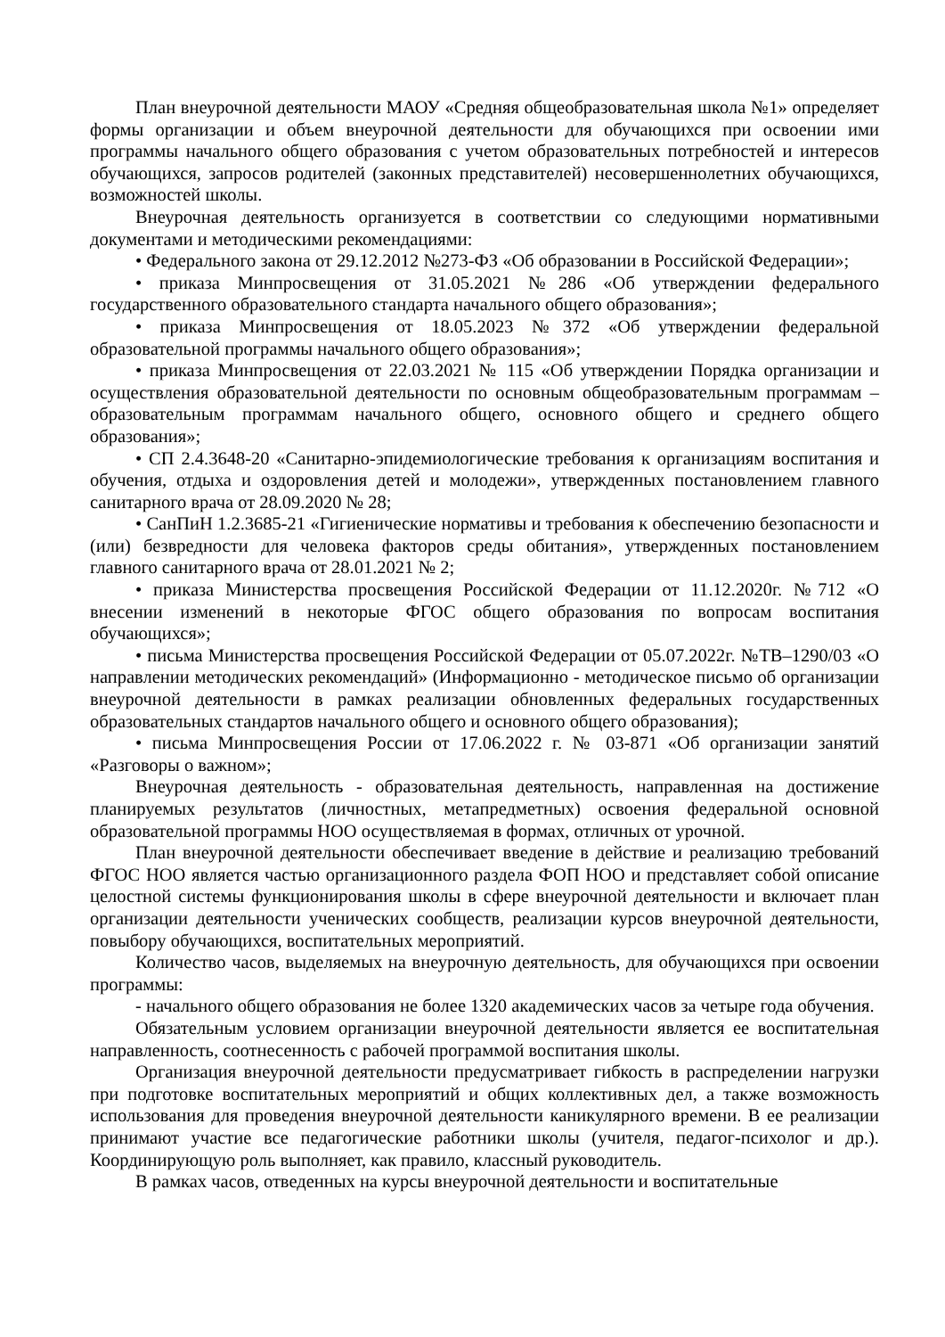План внеурочной деятельности МАОУ «Средняя общеобразовательная школа №1» определяет формы организации и объем внеурочной деятельности для обучающихся при освоении ими программы начального общего образования с учетом образовательных потребностей и интересов обучающихся, запросов родителей (законных представителей) несовершеннолетних обучающихся, возможностей школы.
Внеурочная деятельность организуется в соответствии со следующими нормативными документами и методическими рекомендациями:
• Федерального закона от 29.12.2012 №273-ФЗ «Об образовании в Российской Федерации»;
• приказа Минпросвещения от 31.05.2021 №286 «Об утверждении федерального государственного образовательного стандарта начального общего образования»;
• приказа Минпросвещения от 18.05.2023 №372 «Об утверждении федеральной образовательной программы начального общего образования»;
• приказа Минпросвещения от 22.03.2021 № 115 «Об утверждении Порядка организации и осуществления образовательной деятельности по основным общеобразовательным программам – образовательным программам начального общего, основного общего и среднего общего образования»;
• СП 2.4.3648-20 «Санитарно-эпидемиологические требования к организациям воспитания и обучения, отдыха и оздоровления детей и молодежи», утвержденных постановлением главного санитарного врача от 28.09.2020 № 28;
• СанПиН 1.2.3685-21 «Гигиенические нормативы и требования к обеспечению безопасности и (или) безвредности для человека факторов среды обитания», утвержденных постановлением главного санитарного врача от 28.01.2021 № 2;
• приказа Министерства просвещения Российской Федерации от 11.12.2020г. №712 «О внесении изменений в некоторые ФГОС общего образования по вопросам воспитания обучающихся»;
• письма Министерства просвещения Российской Федерации от 05.07.2022г. №ТВ–1290/03 «О направлении методических рекомендаций» (Информационно - методическое письмо об организации внеурочной деятельности в рамках реализации обновленных федеральных государственных образовательных стандартов начального общего и основного общего образования);
• письма Минпросвещения России от 17.06.2022 г. № 03-871 «Об организации занятий «Разговоры о важном»;
Внеурочная деятельность - образовательная деятельность, направленная на достижение планируемых результатов (личностных, метапредметных) освоения федеральной основной образовательной программы НОО осуществляемая в формах, отличных от урочной.
План внеурочной деятельности обеспечивает введение в действие и реализацию требований ФГОС НОО является частью организационного раздела ФОП НОО и представляет собой описание целостной системы функционирования школы в сфере внеурочной деятельности и включает план организации деятельности ученических сообществ, реализации курсов внеурочной деятельности, повыбору обучающихся, воспитательных мероприятий.
Количество часов, выделяемых на внеурочную деятельность, для обучающихся при освоении программы:
- начального общего образования не более 1320 академических часов за четыре года обучения.
Обязательным условием организации внеурочной деятельности является ее воспитательная направленность, соотнесенность с рабочей программой воспитания школы.
Организация внеурочной деятельности предусматривает гибкость в распределении нагрузки при подготовке воспитательных мероприятий и общих коллективных дел, а также возможность использования для проведения внеурочной деятельности каникулярного времени. В ее реализации принимают участие все педагогические работники школы (учителя, педагог-психолог и др.). Координирующую роль выполняет, как правило, классный руководитель.
В рамках часов, отведенных на курсы внеурочной деятельности и воспитательные